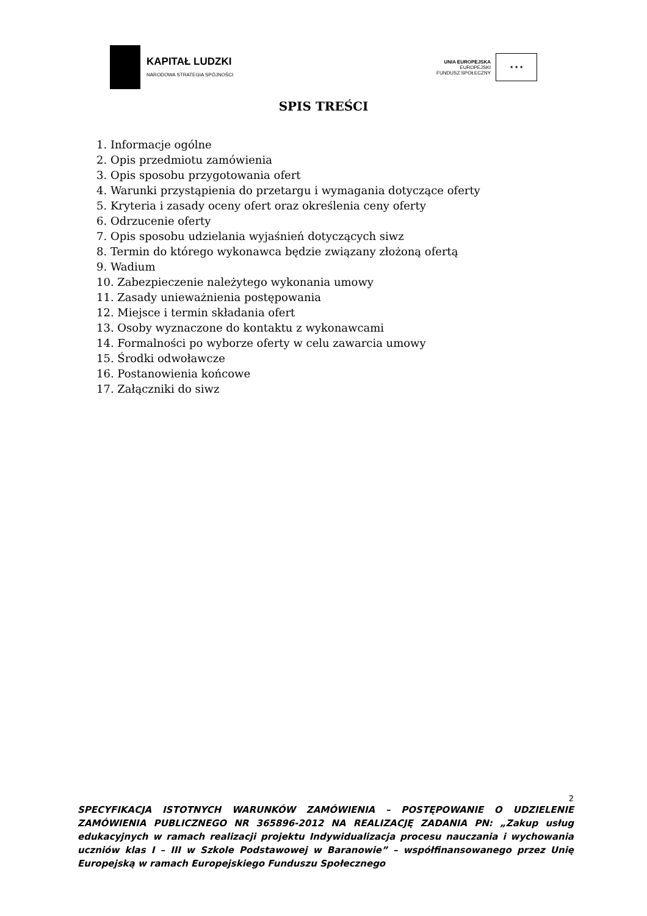KAPITAŁ LUDZKI
NARODOWA STRATEGIA SPÓJNOŚCI
UNIA EUROPEJSKA
EUROPEJSKI
FUNDUSZ SPOŁECZNY
★ ★ ★
SPIS TREŚCI
1. Informacje ogólne
2. Opis przedmiotu zamówienia
3. Opis sposobu przygotowania ofert
4. Warunki przystąpienia do przetargu i wymagania dotyczące oferty
5. Kryteria i zasady oceny ofert oraz określenia ceny oferty
6. Odrzucenie oferty
7. Opis sposobu udzielania wyjaśnień dotyczących siwz
8. Termin do którego wykonawca będzie związany złożoną ofertą
9. Wadium
10. Zabezpieczenie należytego wykonania umowy
11. Zasady unieważnienia postępowania
12. Miejsce i termin składania ofert
13. Osoby wyznaczone do kontaktu z wykonawcami
14. Formalności po wyborze oferty w celu zawarcia umowy
15. Środki odwoławcze
16. Postanowienia końcowe
17. Załączniki do siwz
2
SPECYFIKACJA ISTOTNYCH WARUNKÓW ZAMÓWIENIA – POSTĘPOWANIE O UDZIELENIE ZAMÓWIENIA PUBLICZNEGO NR 365896-2012 NA REALIZACJĘ ZADANIA PN: „Zakup usług edukacyjnych w ramach realizacji projektu Indywidualizacja procesu nauczania i wychowania uczniów klas I – III w Szkole Podstawowej w Baranowie” – współfinansowanego przez Unię Europejską w ramach Europejskiego Funduszu Społecznego